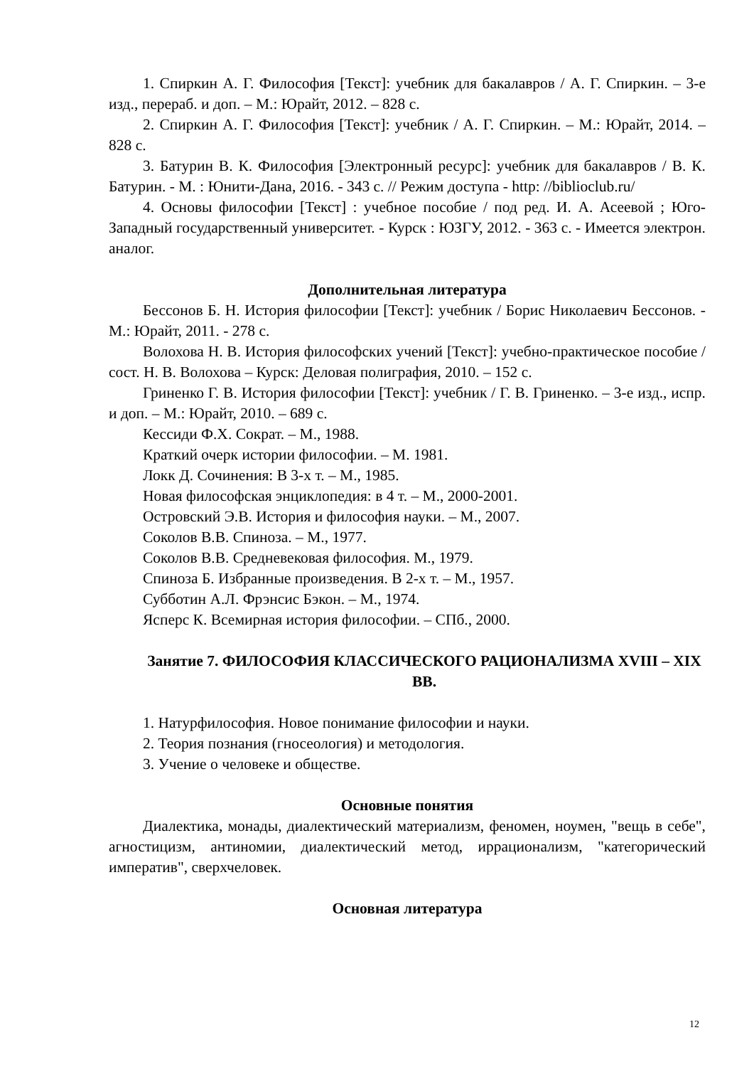1. Спиркин А. Г. Философия [Текст]: учебник для бакалавров / А. Г. Спиркин. – 3-е изд., перераб. и доп. – М.: Юрайт, 2012. – 828 с.
2. Спиркин А. Г. Философия [Текст]: учебник / А. Г. Спиркин. – М.: Юрайт, 2014. – 828 с.
3. Батурин В. К. Философия [Электронный ресурс]: учебник для бакалавров / В. К. Батурин. - М. : Юнити-Дана, 2016. - 343 с. // Режим доступа - http: //biblioclub.ru/
4. Основы философии [Текст] : учебное пособие / под ред. И. А. Асеевой ; Юго-Западный государственный университет. - Курск : ЮЗГУ, 2012. - 363 с. - Имеется электрон. аналог.
Дополнительная литература
Бессонов Б. Н. История философии [Текст]: учебник / Борис Николаевич Бессонов. - М.: Юрайт, 2011. - 278 с.
Волохова Н. В. История философских учений [Текст]: учебно-практическое пособие / сост. Н. В. Волохова – Курск: Деловая полиграфия, 2010. – 152 с.
Гриненко Г. В. История философии [Текст]: учебник / Г. В. Гриненко. – 3-е изд., испр. и доп. – М.: Юрайт, 2010. – 689 с.
Кессиди Ф.Х. Сократ. – М., 1988.
Краткий очерк истории философии. – М. 1981.
Локк Д. Сочинения: В 3-х т. – М., 1985.
Новая философская энциклопедия: в 4 т. – М., 2000-2001.
Островский Э.В. История и философия науки. – М., 2007.
Соколов В.В. Спиноза. – М., 1977.
Соколов В.В. Средневековая философия. М., 1979.
Спиноза Б. Избранные произведения. В 2-х т. – М., 1957.
Субботин А.Л. Фрэнсис Бэкон. – М., 1974.
Ясперс К. Всемирная история философии. – СПб., 2000.
Занятие 7. ФИЛОСОФИЯ КЛАССИЧЕСКОГО РАЦИОНАЛИЗМА XVIII – XIX ВВ.
1. Натурфилософия. Новое понимание философии и науки.
2. Теория познания (гносеология) и методология.
3. Учение о человеке и обществе.
Основные понятия
Диалектика, монады, диалектический материализм, феномен, ноумен, "вещь в себе", агностицизм, антиномии, диалектический метод, иррационализм, "категорический императив", сверхчеловек.
Основная литература
12